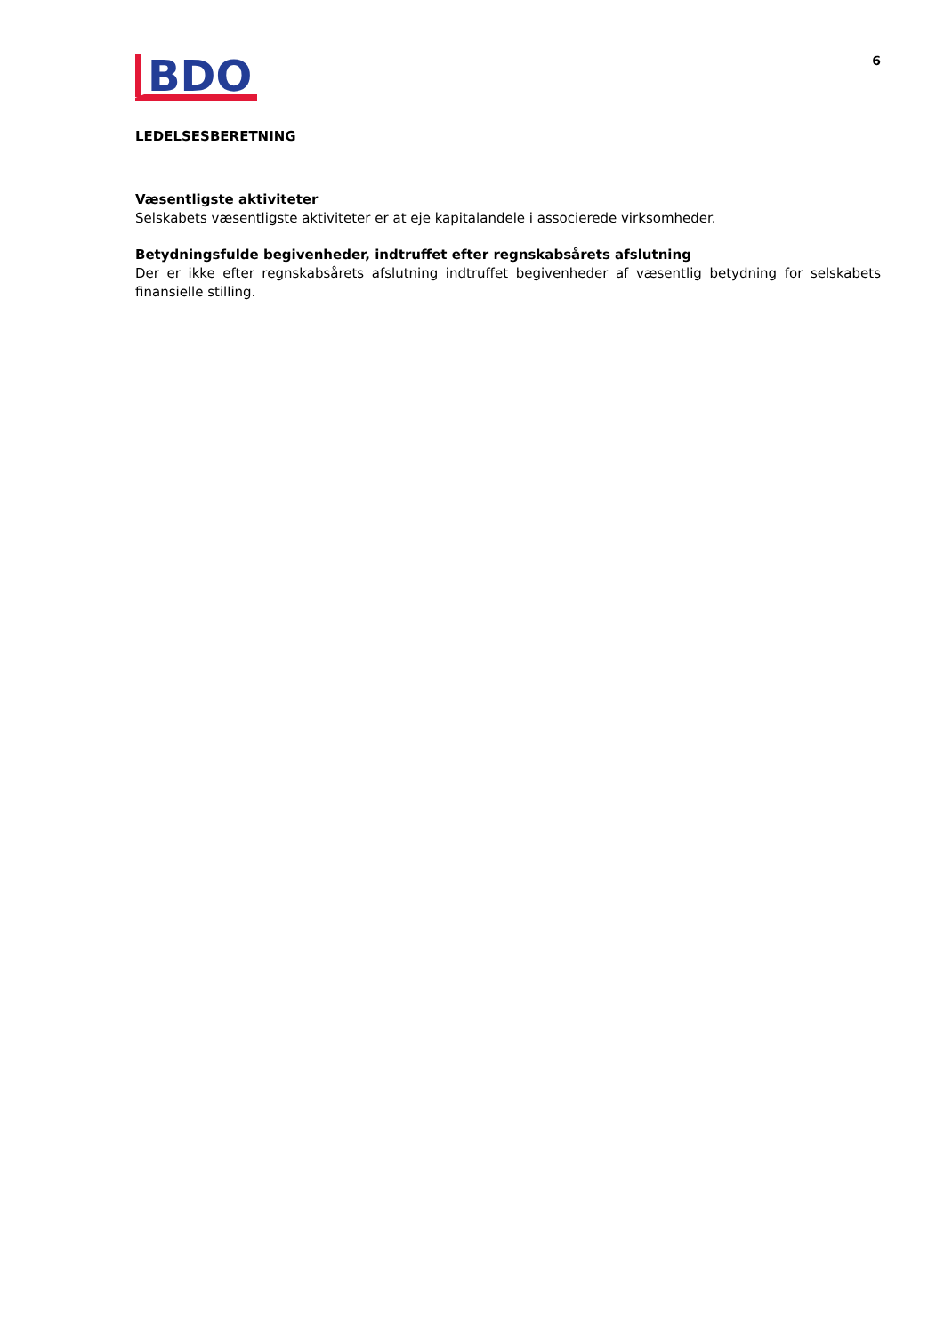BDO
6
LEDELSESBERETNING
Væsentligste aktiviteter
Selskabets væsentligste aktiviteter er at eje kapitalandele i associerede virksomheder.
Betydningsfulde begivenheder, indtruffet efter regnskabsårets afslutning
Der er ikke efter regnskabsårets afslutning indtruffet begivenheder af væsentlig betydning for selskabets finansielle stilling.